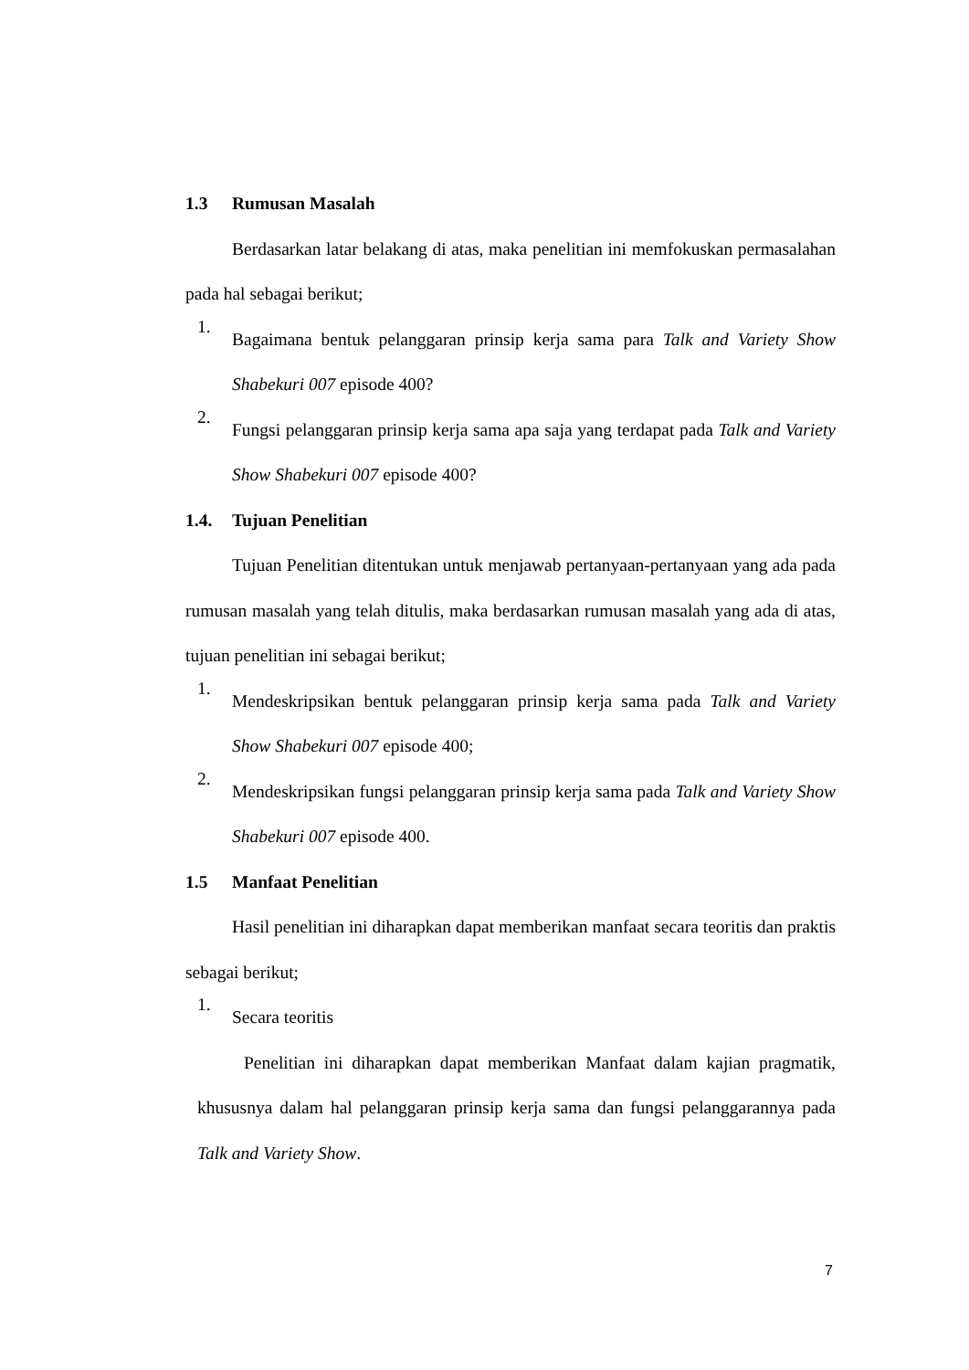1.3 Rumusan Masalah
Berdasarkan latar belakang di atas, maka penelitian ini memfokuskan permasalahan pada hal sebagai berikut;
1.
Bagaimana bentuk pelanggaran prinsip kerja sama para Talk and Variety Show Shabekuri 007 episode 400?
2.
Fungsi pelanggaran prinsip kerja sama apa saja yang terdapat pada Talk and Variety Show Shabekuri 007 episode 400?
1.4. Tujuan Penelitian
Tujuan Penelitian ditentukan untuk menjawab pertanyaan-pertanyaan yang ada pada rumusan masalah yang telah ditulis, maka berdasarkan rumusan masalah yang ada di atas, tujuan penelitian ini sebagai berikut;
1.
Mendeskripsikan bentuk pelanggaran prinsip kerja sama pada Talk and Variety Show Shabekuri 007 episode 400;
2.
Mendeskripsikan fungsi pelanggaran prinsip kerja sama pada Talk and Variety Show Shabekuri 007 episode 400.
1.5 Manfaat Penelitian
Hasil penelitian ini diharapkan dapat memberikan manfaat secara teoritis dan praktis sebagai berikut;
1.
Secara teoritis
Penelitian ini diharapkan dapat memberikan Manfaat dalam kajian pragmatik, khususnya dalam hal pelanggaran prinsip kerja sama dan fungsi pelanggarannya pada Talk and Variety Show.
7